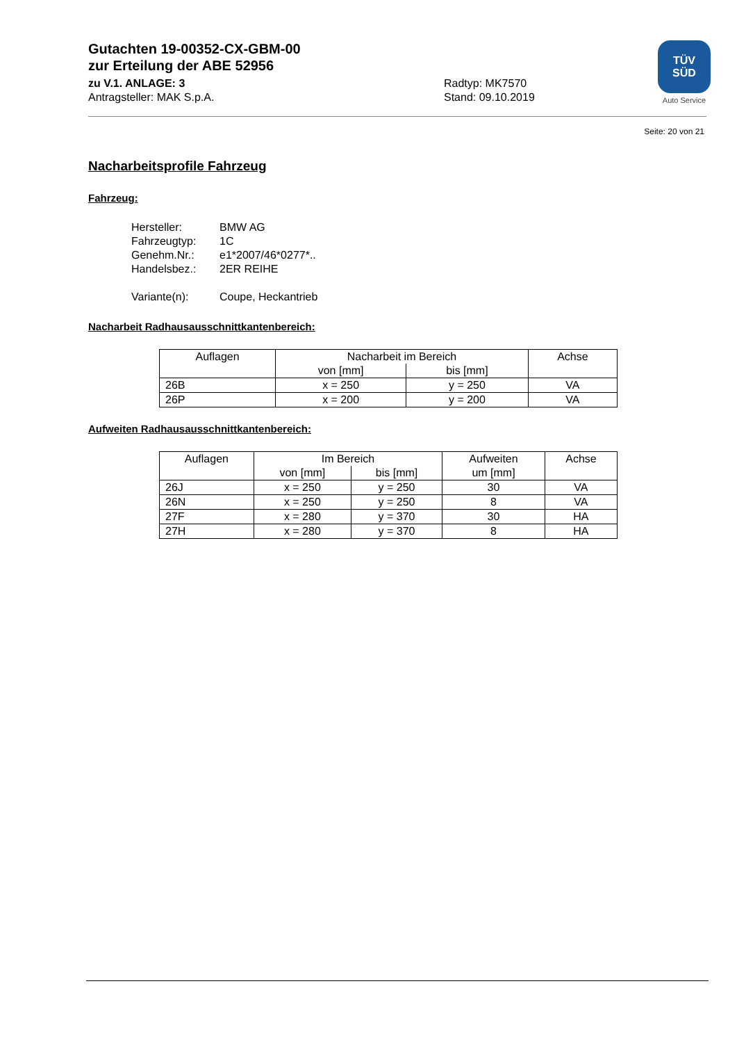Gutachten 19-00352-CX-GBM-00
zur Erteilung der ABE 52956
zu V.1. ANLAGE: 3 Radtyp: MK7570
Antragsteller: MAK S.p.A. Stand: 09.10.2019
TÜV
SÜD
Auto Service
Seite: 20 von 21
Nacharbeitsprofile Fahrzeug
Fahrzeug:
| Hersteller: | BMW AG |
| Fahrzeugtyp: | 1C |
| Genehm.Nr.: | e1*2007/46*0277*.. |
| Handelsbez.: | 2ER REIHE |
| Variante(n): | Coupe, Heckantrieb |
Nacharbeit Radhausausschnittkantenbereich:
| Auflagen | Nacharbeit im Bereich | | Achse |
| --- | --- | --- | --- |
| | von [mm] | bis [mm] | |
| 26B | x = 250 | y = 250 | VA |
| 26P | x = 200 | y = 200 | VA |
Aufweiten Radhausausschnittkantenbereich:
| Auflagen | Im Bereich | | Aufweiten um [mm] | Achse |
| --- | --- | --- | --- | --- |
| | von [mm] | bis [mm] | | |
| 26J | x = 250 | y = 250 | 30 | VA |
| 26N | x = 250 | y = 250 | 8 | VA |
| 27F | x = 280 | y = 370 | 30 | HA |
| 27H | x = 280 | y = 370 | 8 | HA |